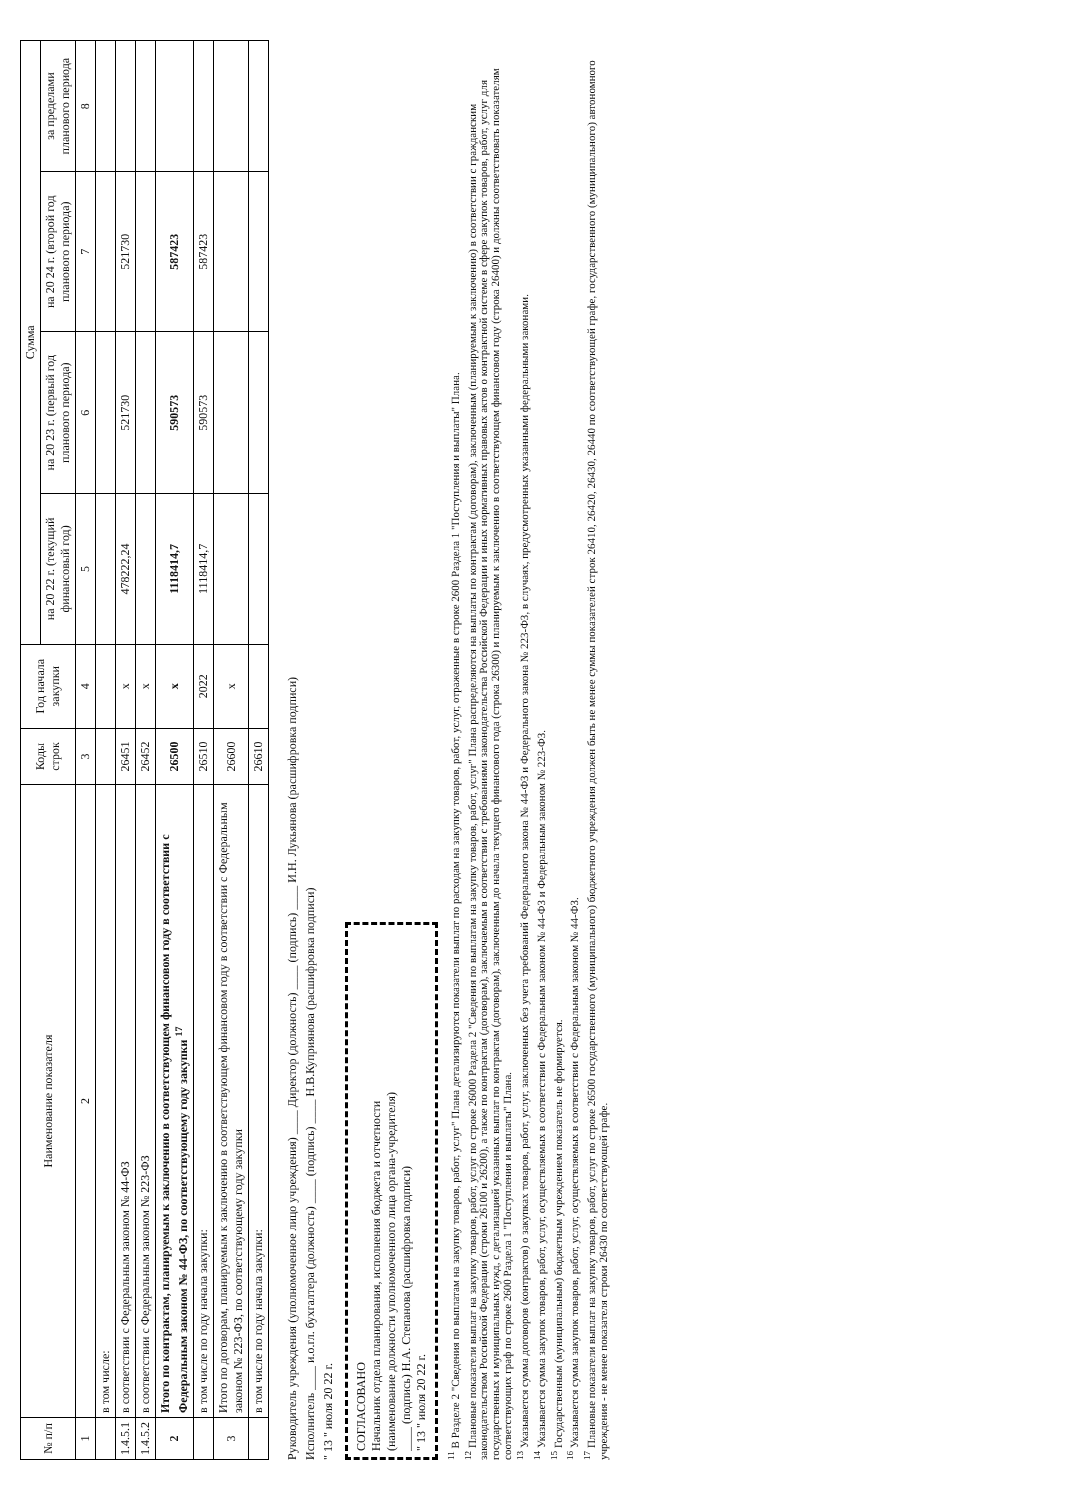| № п/п | Наименование показателя | Коды строк | Год начала закупки | Сумма | | | |
| --- | --- | --- | --- | --- | --- | --- | --- |
| | | | | на 20 22 г. (текущий финансовый год) | на 20 23 г. (первый год планового периода) | на 20 24 г. (второй год планового периода) | за пределами планового периода |
| 1 | 2 | 3 | 4 | 5 | 6 | 7 | 8 |
| | в том числе: | | | | | | |
| 1.4.5.1 | в соответствии с Федеральным законом № 44-ФЗ | 26451 | x | 478222,24 | 521730 | 521730 | |
| 1.4.5.2 | в соответствии с Федеральным законом № 223-ФЗ | 26452 | x | | | | |
| 2 | Итого по контрактам, планируемым к заключению в соответствующем финансовом году в соответствии с Федеральным законом № 44-ФЗ, по соответствующему году закупки <sup>17</sup> | 26500 | x | 1118414,7 | 590573 | 587423 | |
| | в том числе по году начала закупки: | 26510 | 2022 | 1118414,7 | 590573 | 587423 | |
| 3 | Итого по договорам, планируемым к заключению в соответствующем финансовом году в соответствии с Федеральным законом № 223-ФЗ, по соответствующему году закупки | 26600 | x | | | | |
| | в том числе по году начала закупки: | 26610 | | | | | |
Руководитель учреждения (уполномоченное лицо учреждения) ____ Директор (должность) ____ (подпись) ____ И.Н. Лукьянова (расшифровка подписи)
Исполнитель ____ и.о.гл. бухгалтера (должность) ____ (подпись) ____ Н.В.Куприянова (расшифровка подписи)
" 13 " июля 20 22 г.
СОГЛАСОВАНО
Начальник отдела планирования, исполнения бюджета и отчетности
(наименование должности уполномоченного лица органа-учредителя)
____ (подпись) Н.А. Степанова (расшифровка подписи)
" 13 " июля 20 22 г.
<sup>11</sup> В Разделе 2 "Сведения по выплатам на закупку товаров, работ, услуг" Плана детализируются показатели выплат по расходам на закупку товаров, работ, услуг, отраженные в строке 2600 Раздела 1 "Поступления и выплаты" Плана.
<sup>12</sup> Плановые показатели выплат на закупку товаров, работ, услуг по строке 26000 Раздела 2 "Сведения по выплатам на закупку товаров, работ, услуг" Плана распределяются на выплаты по контрактам (договорам), заключенным (планируемым к заключению) в соответствии с гражданским законодательством Российской Федерации (строки 26100 и 26200), а также по контрактам (договорам), заключаемым в соответствии с требованиями законодательства Российской Федерации и иных нормативных правовых актов о контрактной системе в сфере закупок товаров, работ, услуг для государственных и муниципальных нужд, с детализацией указанных выплат по контрактам (договорам), заключенным до начала текущего финансового года (строка 26300) и планируемым к заключению в соответствующем финансовом году (строка 26400) и должны соответствовать показателям соответствующих граф по строке 2600 Раздела 1 "Поступления и выплаты" Плана.
<sup>13</sup> Указывается сумма договоров (контрактов) о закупках товаров, работ, услуг, заключенных без учета требований Федерального закона № 44-ФЗ и Федерального закона № 223-ФЗ, в случаях, предусмотренных указанными федеральными законами.
<sup>14</sup> Указывается сумма закупок товаров, работ, услуг, осуществляемых в соответствии с Федеральным законом № 44-ФЗ и Федеральным законом № 223-ФЗ.
<sup>15</sup> Государственным (муниципальным) бюджетным учреждением показатель не формируется.
<sup>16</sup> Указывается сумма закупок товаров, работ, услуг, осуществляемых в соответствии с Федеральным законом № 44-ФЗ.
<sup>17</sup> Плановые показатели выплат на закупку товаров, работ, услуг по строке 26500 государственного (муниципального) бюджетного учреждения должен быть не менее суммы показателей строк 26410, 26420, 26430, 26440 по соответствующей графе, государственного (муниципального) автономного учреждения - не менее показателя строки 26430 по соответствующей графе.